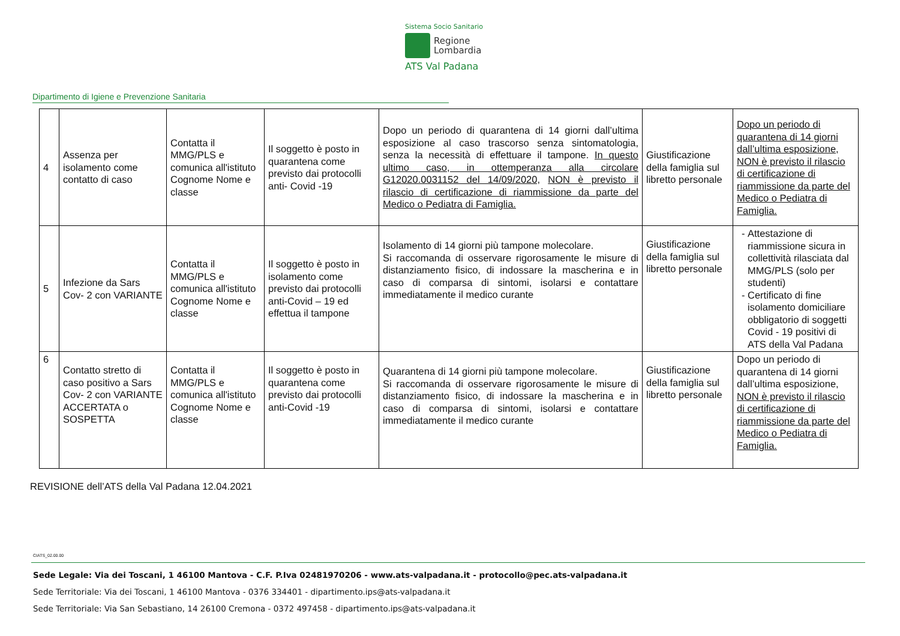Sistema Socio Sanitario
Regione
Lombardia
ATS Val Padana
Dipartimento di Igiene e Prevenzione Sanitaria
| 4 | Assenza per isolamento come contatto di caso | Contatta il MMG/PLS e comunica all'istituto Cognome Nome e classe | Il soggetto è posto in quarantena come previsto dai protocolli anti- Covid -19 | Dopo un periodo di quarantena di 14 giorni dall’ultima esposizione al caso trascorso senza sintomatologia, senza la necessità di effettuare il tampone. In questo ultimo caso, in ottemperanza alla circolare G12020.0031152 del 14/09/2020, NON è previsto il rilascio di certificazione di riammissione da parte del Medico o Pediatra di Famiglia. | Giustificazione della famiglia sul libretto personale | Dopo un periodo di quarantena di 14 giorni dall’ultima esposizione, NON è previsto il rilascio di certificazione di riammissione da parte del Medico o Pediatra di Famiglia. |
| 5 | Infezione da Sars Cov- 2 con VARIANTE | Contatta il MMG/PLS e comunica all'istituto Cognome Nome e classe | Il soggetto è posto in isolamento come previsto dai protocolli anti-Covid – 19 ed effettua il tampone | Isolamento di 14 giorni più tampone molecolare. Si raccomanda di osservare rigorosamente le misure di distanziamento fisico, di indossare la mascherina e in caso di comparsa di sintomi, isolarsi e contattare immediatamente il medico curante | Giustificazione della famiglia sul libretto personale | Attestazione di riammissione sicura in collettività rilasciata dal MMG/PLS (solo per studenti) Certificato di fine isolamento domiciliare obbligatorio di soggetti Covid - 19 positivi di ATS della Val Padana |
| 6 | Contatto stretto di caso positivo a Sars Cov- 2 con VARIANTE ACCERTATA o SOSPETTA | Contatta il MMG/PLS e comunica all'istituto Cognome Nome e classe | Il soggetto è posto in quarantena come previsto dai protocolli anti-Covid -19 | Quarantena di 14 giorni più tampone molecolare. Si raccomanda di osservare rigorosamente le misure di distanziamento fisico, di indossare la mascherina e in caso di comparsa di sintomi, isolarsi e contattare immediatamente il medico curante | Giustificazione della famiglia sul libretto personale | Dopo un periodo di quarantena di 14 giorni dall’ultima esposizione, NON è previsto il rilascio di certificazione di riammissione da parte del Medico o Pediatra di Famiglia. |
REVISIONE dell’ATS della Val Padana 12.04.2021
CIATS_02.00.00
Sede Legale: Via dei Toscani, 1 46100 Mantova - C.F. P.Iva 02481970206 - www.ats-valpadana.it - protocollo@pec.ats-valpadana.it
Sede Territoriale: Via dei Toscani, 1 46100 Mantova - 0376 334401 - dipartimento.ips@ats-valpadana.it
Sede Territoriale: Via San Sebastiano, 14 26100 Cremona - 0372 497458 - dipartimento.ips@ats-valpadana.it